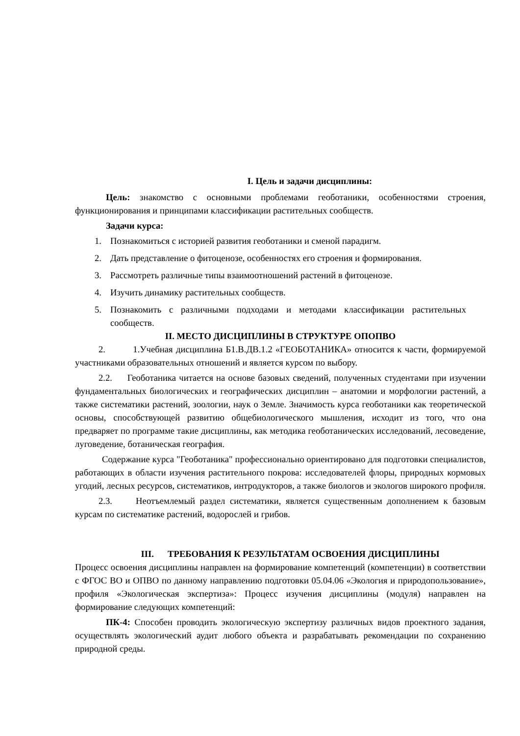I. Цель и задачи дисциплины:
Цель: знакомство с основными проблемами геоботаники, особенностями строения, функционирования и принципами классификации растительных сообществ.
Задачи курса:
1. Познакомиться с историей развития геоботаники и сменой парадигм.
2. Дать представление о фитоценозе, особенностях его строения и формирования.
3. Рассмотреть различные типы взаимоотношений растений в фитоценозе.
4. Изучить динамику растительных сообществ.
5. Познакомить с различными подходами и методами классификации растительных сообществ.
II. МЕСТО ДИСЦИПЛИНЫ В СТРУКТУРЕ ОПОПВО
2. 1.Учебная дисциплина Б1.В.ДВ.1.2 «ГЕОБОТАНИКА» относится к части, формируемой участниками образовательных отношений и является курсом по выбору.
2.2. Геоботаника читается на основе базовых сведений, полученных студентами при изучении фундаментальных биологических и географических дисциплин – анатомии и морфологии растений, а также систематики растений, зоологии, наук о Земле. Значимость курса геоботаники как теоретической основы, способствующей развитию общебиологического мышления, исходит из того, что она предваряет по программе такие дисциплины, как методика геоботанических исследований, лесоведение, луговедение, ботаническая география.
Содержание курса "Геоботаника" профессионально ориентировано для подготовки специалистов, работающих в области изучения растительного покрова: исследователей флоры, природных кормовых угодий, лесных ресурсов, систематиков, интродукторов, а также биологов и экологов широкого профиля.
2.3. Неотъемлемый раздел систематики, является существенным дополнением к базовым курсам по систематике растений, водорослей и грибов.
III. ТРЕБОВАНИЯ К РЕЗУЛЬТАТАМ ОСВОЕНИЯ ДИСЦИПЛИНЫ
Процесс освоения дисциплины направлен на формирование компетенций (компетенции) в соответствии с ФГОС ВО и ОПВО по данному направлению подготовки 05.04.06 «Экология и природопользование», профиля «Экологическая экспертиза»: Процесс изучения дисциплины (модуля) направлен на формирование следующих компетенций:
ПК-4: Способен проводить экологическую экспертизу различных видов проектного задания, осуществлять экологический аудит любого объекта и разрабатывать рекомендации по сохранению природной среды.